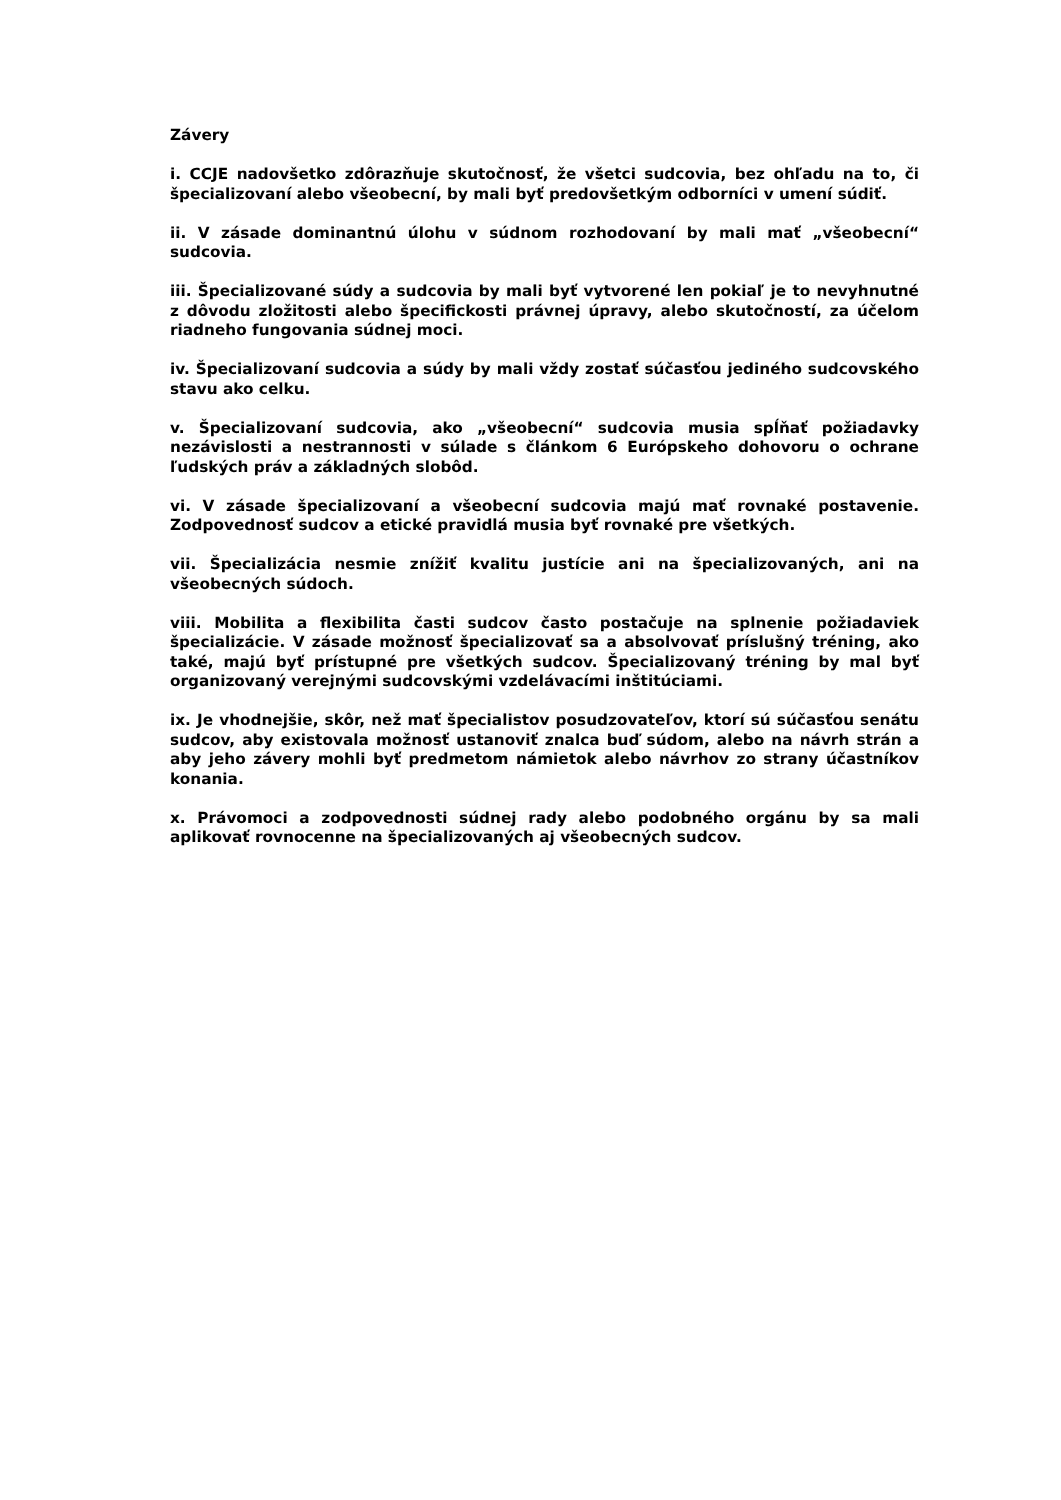Závery
i. CCJE nadovšetko zdôrazňuje skutočnosť, že všetci sudcovia, bez ohľadu na to, či špecializovaní alebo všeobecní, by mali byť predovšetkým odborníci v umení súdiť.
ii. V zásade dominantnú úlohu v súdnom rozhodovaní by mali mať „všeobecní“ sudcovia.
iii. Špecializované súdy a sudcovia by mali byť vytvorené len pokiaľ je to nevyhnutné z dôvodu zložitosti alebo špecifickosti právnej úpravy, alebo skutočností, za účelom riadneho fungovania súdnej moci.
iv. Špecializovaní sudcovia a súdy by mali vždy zostať súčasťou jediného sudcovského stavu ako celku.
v. Špecializovaní sudcovia, ako „všeobecní“ sudcovia musia spĺňať požiadavky nezávislosti a nestrannosti v súlade s článkom 6 Európskeho dohovoru o ochrane ľudských práv a základných slobôd.
vi. V zásade špecializovaní a všeobecní sudcovia majú mať rovnaké postavenie. Zodpovednosť sudcov a etické pravidlá musia byť rovnaké pre všetkých.
vii. Špecializácia nesmie znížiť kvalitu justície ani na špecializovaných, ani na všeobecných súdoch.
viii. Mobilita a flexibilita časti sudcov často postačuje na splnenie požiadaviek špecializácie. V zásade možnosť špecializovať sa a absolvovať príslušný tréning, ako také, majú byť prístupné pre všetkých sudcov. Špecializovaný tréning by mal byť organizovaný verejnými sudcovskými vzdelávacími inštitúciami.
ix. Je vhodnejšie, skôr, než mať špecialistov posudzovateľov, ktorí sú súčasťou senátu sudcov, aby existovala možnosť ustanoviť znalca buď súdom, alebo na návrh strán a aby jeho závery mohli byť predmetom námietok alebo návrhov zo strany účastníkov konania.
x. Právomoci a zodpovednosti súdnej rady alebo podobného orgánu by sa mali aplikovať rovnocenne na špecializovaných aj všeobecných sudcov.